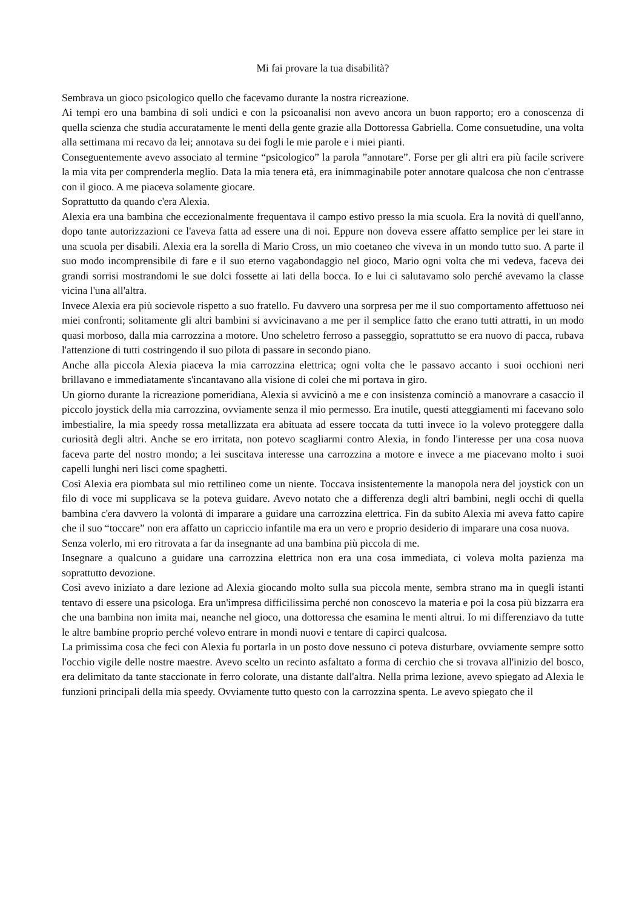Mi fai provare la tua disabilità?
Sembrava un gioco psicologico quello che facevamo durante la nostra ricreazione.
Ai tempi ero una bambina di soli undici e con la psicoanalisi non avevo ancora un buon rapporto; ero a conoscenza di quella scienza che studia accuratamente le menti della gente grazie alla Dottoressa Gabriella. Come consuetudine, una volta alla settimana mi recavo da lei; annotava su dei fogli le mie parole e i miei pianti.
Conseguentemente avevo associato al termine “psicologico” la parola ”annotare”. Forse per gli altri era più facile scrivere la mia vita per comprenderla meglio. Data la mia tenera età, era inimmaginabile poter annotare qualcosa che non c'entrasse con il gioco. A me piaceva solamente giocare.
Soprattutto da quando c'era Alexia.
Alexia era una bambina che eccezionalmente frequentava il campo estivo presso la mia scuola. Era la novità di quell'anno, dopo tante autorizzazioni ce l'aveva fatta ad essere una di noi. Eppure non doveva essere affatto semplice per lei stare in una scuola per disabili. Alexia era la sorella di Mario Cross, un mio coetaneo che viveva in un mondo tutto suo. A parte il suo modo incomprensibile di fare e il suo eterno vagabondaggio nel gioco, Mario ogni volta che mi vedeva, faceva dei grandi sorrisi mostrandomi le sue dolci fossette ai lati della bocca. Io e lui ci salutavamo solo perché avevamo la classe vicina l'una all'altra.
Invece Alexia era più socievole rispetto a suo fratello. Fu davvero una sorpresa per me il suo comportamento affettuoso nei miei confronti; solitamente gli altri bambini si avvicinavano a me per il semplice fatto che erano tutti attratti, in un modo quasi morboso, dalla mia carrozzina a motore. Uno scheletro ferroso a passeggio, soprattutto se era nuovo di pacca, rubava l'attenzione di tutti costringendo il suo pilota di passare in secondo piano.
Anche alla piccola Alexia piaceva la mia carrozzina elettrica; ogni volta che le passavo accanto i suoi occhioni neri brillavano e immediatamente s'incantavano alla visione di colei che mi portava in giro.
Un giorno durante la ricreazione pomeridiana, Alexia si avvicinò a me e con insistenza cominciò a manovrare a casaccio il piccolo joystick della mia carrozzina, ovviamente senza il mio permesso. Era inutile, questi atteggiamenti mi facevano solo imbestialire, la mia speedy rossa metallizzata era abituata ad essere toccata da tutti invece io la volevo proteggere dalla curiosità degli altri. Anche se ero irritata, non potevo scagliarmi contro Alexia, in fondo l'interesse per una cosa nuova faceva parte del nostro mondo; a lei suscitava interesse una carrozzina a motore e invece a me piacevano molto i suoi capelli lunghi neri lisci come spaghetti.
Così Alexia era piombata sul mio rettilineo come un niente. Toccava insistentemente la manopola nera del joystick con un filo di voce mi supplicava se la poteva guidare. Avevo notato che a differenza degli altri bambini, negli occhi di quella bambina c'era davvero la volontà di imparare a guidare una carrozzina elettrica. Fin da subito Alexia mi aveva fatto capire che il suo “toccare” non era affatto un capriccio infantile ma era un vero e proprio desiderio di imparare una cosa nuova.
Senza volerlo, mi ero ritrovata a far da insegnante ad una bambina più piccola di me.
Insegnare a qualcuno a guidare una carrozzina elettrica non era una cosa immediata, ci voleva molta pazienza ma soprattutto devozione.
Così avevo iniziato a dare lezione ad Alexia giocando molto sulla sua piccola mente, sembra strano ma in quegli istanti tentavo di essere una psicologa. Era un'impresa difficilissima perché non conoscevo la materia e poi la cosa più bizzarra era che una bambina non imita mai, neanche nel gioco, una dottoressa che esamina le menti altrui. Io mi differenziavo da tutte le altre bambine proprio perché volevo entrare in mondi nuovi e tentare di capirci qualcosa.
La primissima cosa che feci con Alexia fu portarla in un posto dove nessuno ci poteva disturbare, ovviamente sempre sotto l'occhio vigile delle nostre maestre. Avevo scelto un recinto asfaltato a forma di cerchio che si trovava all'inizio del bosco, era delimitato da tante staccionate in ferro colorate, una distante dall'altra. Nella prima lezione, avevo spiegato ad Alexia le funzioni principali della mia speedy. Ovviamente tutto questo con la carrozzina spenta. Le avevo spiegato che il